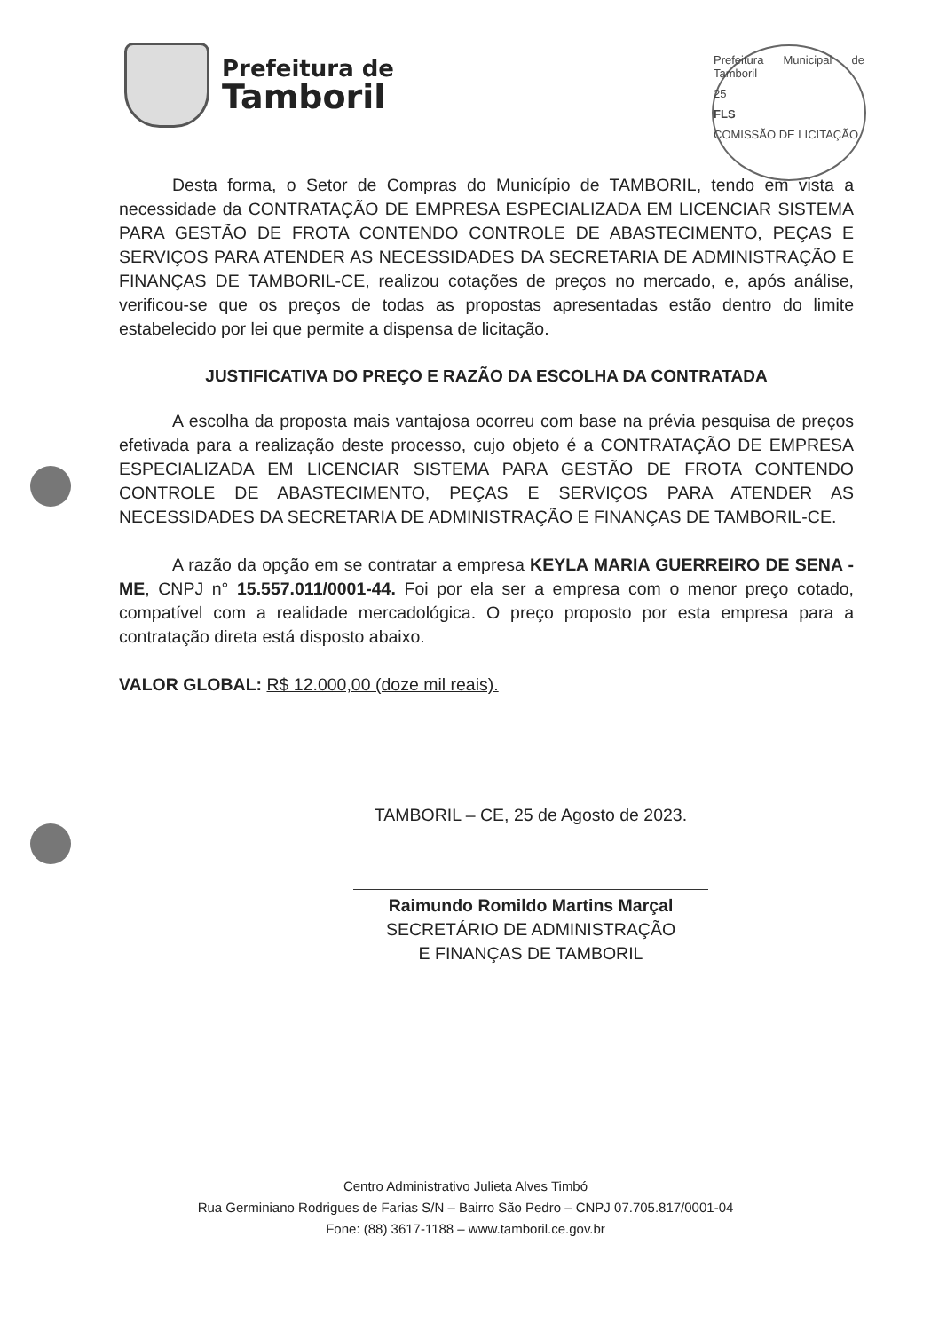Prefeitura de
Tamboril
Prefeitura Municipal de Tamboril
25
FLS
COMISSÃO DE LICITAÇÃO
Desta forma, o Setor de Compras do Município de TAMBORIL, tendo em vista a necessidade da CONTRATAÇÃO DE EMPRESA ESPECIALIZADA EM LICENCIAR SISTEMA PARA GESTÃO DE FROTA CONTENDO CONTROLE DE ABASTECIMENTO, PEÇAS E SERVIÇOS PARA ATENDER AS NECESSIDADES DA SECRETARIA DE ADMINISTRAÇÃO E FINANÇAS DE TAMBORIL-CE, realizou cotações de preços no mercado, e, após análise, verificou-se que os preços de todas as propostas apresentadas estão dentro do limite estabelecido por lei que permite a dispensa de licitação.
JUSTIFICATIVA DO PREÇO E RAZÃO DA ESCOLHA DA CONTRATADA
A escolha da proposta mais vantajosa ocorreu com base na prévia pesquisa de preços efetivada para a realização deste processo, cujo objeto é a CONTRATAÇÃO DE EMPRESA ESPECIALIZADA EM LICENCIAR SISTEMA PARA GESTÃO DE FROTA CONTENDO CONTROLE DE ABASTECIMENTO, PEÇAS E SERVIÇOS PARA ATENDER AS NECESSIDADES DA SECRETARIA DE ADMINISTRAÇÃO E FINANÇAS DE TAMBORIL-CE.
A razão da opção em se contratar a empresa KEYLA MARIA GUERREIRO DE SENA - ME, CNPJ n° 15.557.011/0001-44. Foi por ela ser a empresa com o menor preço cotado, compatível com a realidade mercadológica. O preço proposto por esta empresa para a contratação direta está disposto abaixo.
VALOR GLOBAL: R$ 12.000,00 (doze mil reais).
TAMBORIL – CE, 25 de Agosto de 2023.
Raimundo Romildo Martins Marçal
SECRETÁRIO DE ADMINISTRAÇÃO
E FINANÇAS DE TAMBORIL
Centro Administrativo Julieta Alves Timbó
Rua Germiniano Rodrigues de Farias S/N – Bairro São Pedro – CNPJ 07.705.817/0001-04
Fone: (88) 3617-1188 – www.tamboril.ce.gov.br